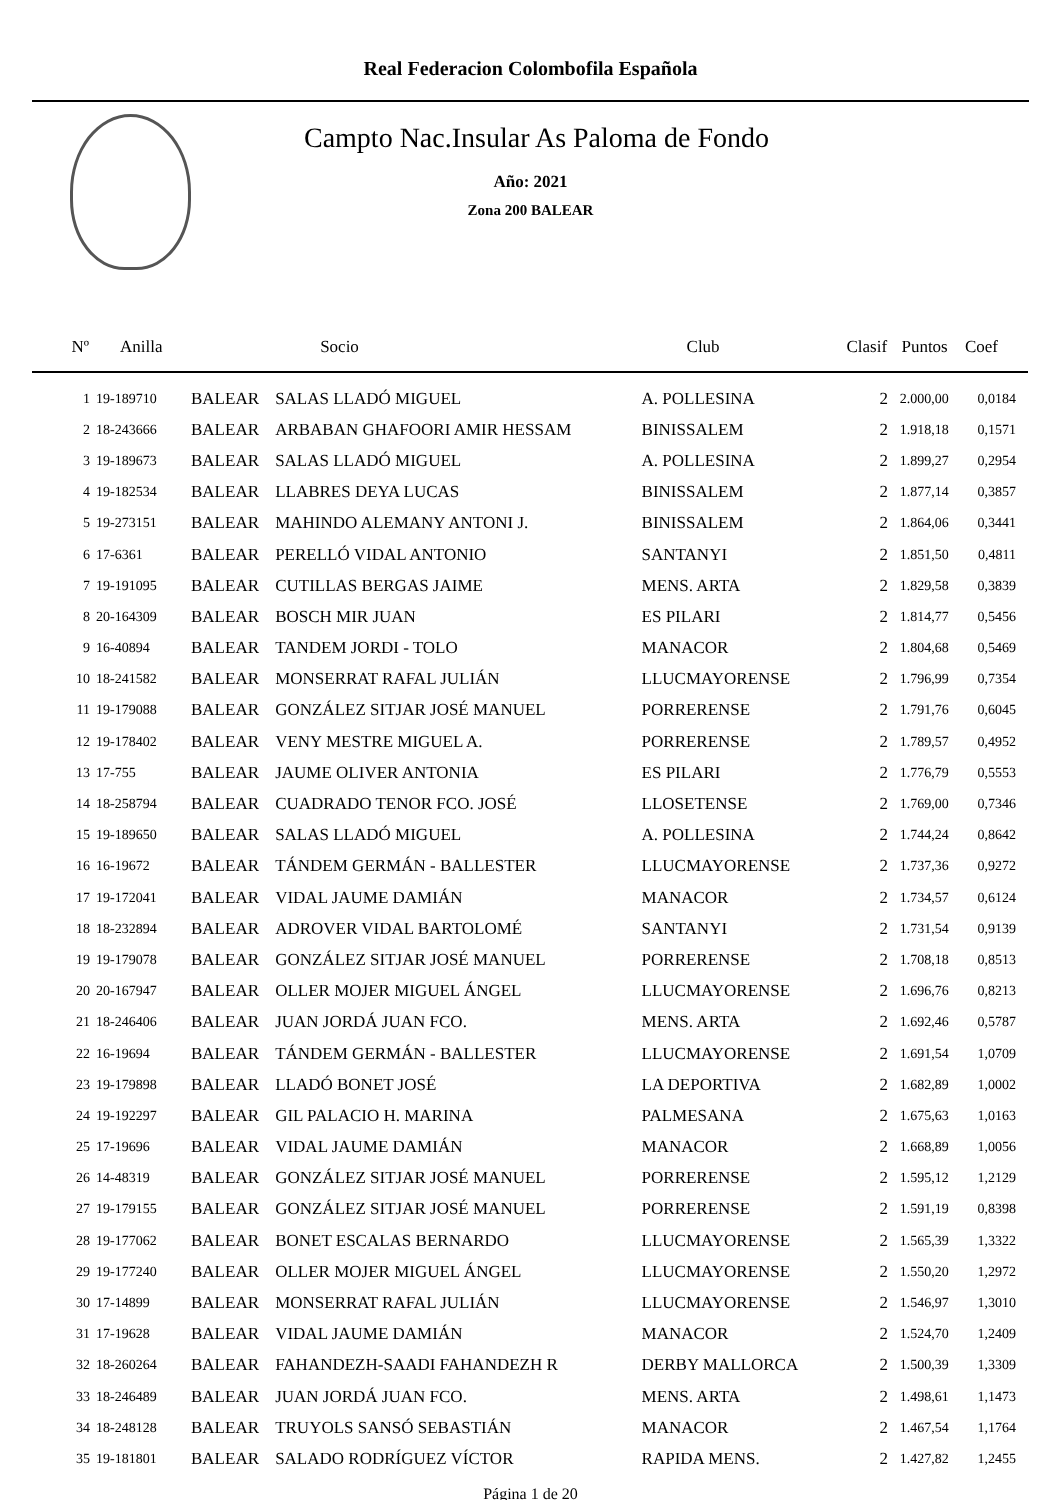Real Federacion Colombofila Española
Campto Nac.Insular As Paloma de Fondo
Año: 2021
Zona 200 BALEAR
| Nº | Anilla | | Socio | Club | Clasif | Puntos | Coef |
| --- | --- | --- | --- | --- | --- | --- | --- |
| 1 | 19-189710 | BALEAR | SALAS LLADÓ MIGUEL | A. POLLESINA | 2 | 2.000,00 | 0,0184 |
| 2 | 18-243666 | BALEAR | ARBABAN GHAFOORI AMIR HESSAM | BINISSALEM | 2 | 1.918,18 | 0,1571 |
| 3 | 19-189673 | BALEAR | SALAS LLADÓ MIGUEL | A. POLLESINA | 2 | 1.899,27 | 0,2954 |
| 4 | 19-182534 | BALEAR | LLABRES DEYA LUCAS | BINISSALEM | 2 | 1.877,14 | 0,3857 |
| 5 | 19-273151 | BALEAR | MAHINDO ALEMANY ANTONI J. | BINISSALEM | 2 | 1.864,06 | 0,3441 |
| 6 | 17-6361 | BALEAR | PERELLÓ VIDAL ANTONIO | SANTANYI | 2 | 1.851,50 | 0,4811 |
| 7 | 19-191095 | BALEAR | CUTILLAS BERGAS JAIME | MENS. ARTA | 2 | 1.829,58 | 0,3839 |
| 8 | 20-164309 | BALEAR | BOSCH MIR JUAN | ES PILARI | 2 | 1.814,77 | 0,5456 |
| 9 | 16-40894 | BALEAR | TANDEM JORDI - TOLO | MANACOR | 2 | 1.804,68 | 0,5469 |
| 10 | 18-241582 | BALEAR | MONSERRAT RAFAL JULIÁN | LLUCMAYORENSE | 2 | 1.796,99 | 0,7354 |
| 11 | 19-179088 | BALEAR | GONZÁLEZ SITJAR JOSÉ MANUEL | PORRERENSE | 2 | 1.791,76 | 0,6045 |
| 12 | 19-178402 | BALEAR | VENY MESTRE MIGUEL A. | PORRERENSE | 2 | 1.789,57 | 0,4952 |
| 13 | 17-755 | BALEAR | JAUME OLIVER ANTONIA | ES PILARI | 2 | 1.776,79 | 0,5553 |
| 14 | 18-258794 | BALEAR | CUADRADO TENOR FCO. JOSÉ | LLOSETENSE | 2 | 1.769,00 | 0,7346 |
| 15 | 19-189650 | BALEAR | SALAS LLADÓ MIGUEL | A. POLLESINA | 2 | 1.744,24 | 0,8642 |
| 16 | 16-19672 | BALEAR | TÁNDEM GERMÁN - BALLESTER | LLUCMAYORENSE | 2 | 1.737,36 | 0,9272 |
| 17 | 19-172041 | BALEAR | VIDAL JAUME DAMIÁN | MANACOR | 2 | 1.734,57 | 0,6124 |
| 18 | 18-232894 | BALEAR | ADROVER VIDAL BARTOLOMÉ | SANTANYI | 2 | 1.731,54 | 0,9139 |
| 19 | 19-179078 | BALEAR | GONZÁLEZ SITJAR JOSÉ MANUEL | PORRERENSE | 2 | 1.708,18 | 0,8513 |
| 20 | 20-167947 | BALEAR | OLLER MOJER MIGUEL ÁNGEL | LLUCMAYORENSE | 2 | 1.696,76 | 0,8213 |
| 21 | 18-246406 | BALEAR | JUAN JORDÁ JUAN FCO. | MENS. ARTA | 2 | 1.692,46 | 0,5787 |
| 22 | 16-19694 | BALEAR | TÁNDEM GERMÁN - BALLESTER | LLUCMAYORENSE | 2 | 1.691,54 | 1,0709 |
| 23 | 19-179898 | BALEAR | LLADÓ BONET JOSÉ | LA DEPORTIVA | 2 | 1.682,89 | 1,0002 |
| 24 | 19-192297 | BALEAR | GIL PALACIO H. MARINA | PALMESANA | 2 | 1.675,63 | 1,0163 |
| 25 | 17-19696 | BALEAR | VIDAL JAUME DAMIÁN | MANACOR | 2 | 1.668,89 | 1,0056 |
| 26 | 14-48319 | BALEAR | GONZÁLEZ SITJAR JOSÉ MANUEL | PORRERENSE | 2 | 1.595,12 | 1,2129 |
| 27 | 19-179155 | BALEAR | GONZÁLEZ SITJAR JOSÉ MANUEL | PORRERENSE | 2 | 1.591,19 | 0,8398 |
| 28 | 19-177062 | BALEAR | BONET ESCALAS BERNARDO | LLUCMAYORENSE | 2 | 1.565,39 | 1,3322 |
| 29 | 19-177240 | BALEAR | OLLER MOJER MIGUEL ÁNGEL | LLUCMAYORENSE | 2 | 1.550,20 | 1,2972 |
| 30 | 17-14899 | BALEAR | MONSERRAT RAFAL JULIÁN | LLUCMAYORENSE | 2 | 1.546,97 | 1,3010 |
| 31 | 17-19628 | BALEAR | VIDAL JAUME DAMIÁN | MANACOR | 2 | 1.524,70 | 1,2409 |
| 32 | 18-260264 | BALEAR | FAHANDEZH-SAADI FAHANDEZH R | DERBY MALLORCA | 2 | 1.500,39 | 1,3309 |
| 33 | 18-246489 | BALEAR | JUAN JORDÁ JUAN FCO. | MENS. ARTA | 2 | 1.498,61 | 1,1473 |
| 34 | 18-248128 | BALEAR | TRUYOLS SANSÓ SEBASTIÁN | MANACOR | 2 | 1.467,54 | 1,1764 |
| 35 | 19-181801 | BALEAR | SALADO RODRÍGUEZ VÍCTOR | RAPIDA MENS. | 2 | 1.427,82 | 1,2455 |
Página 1 de 20